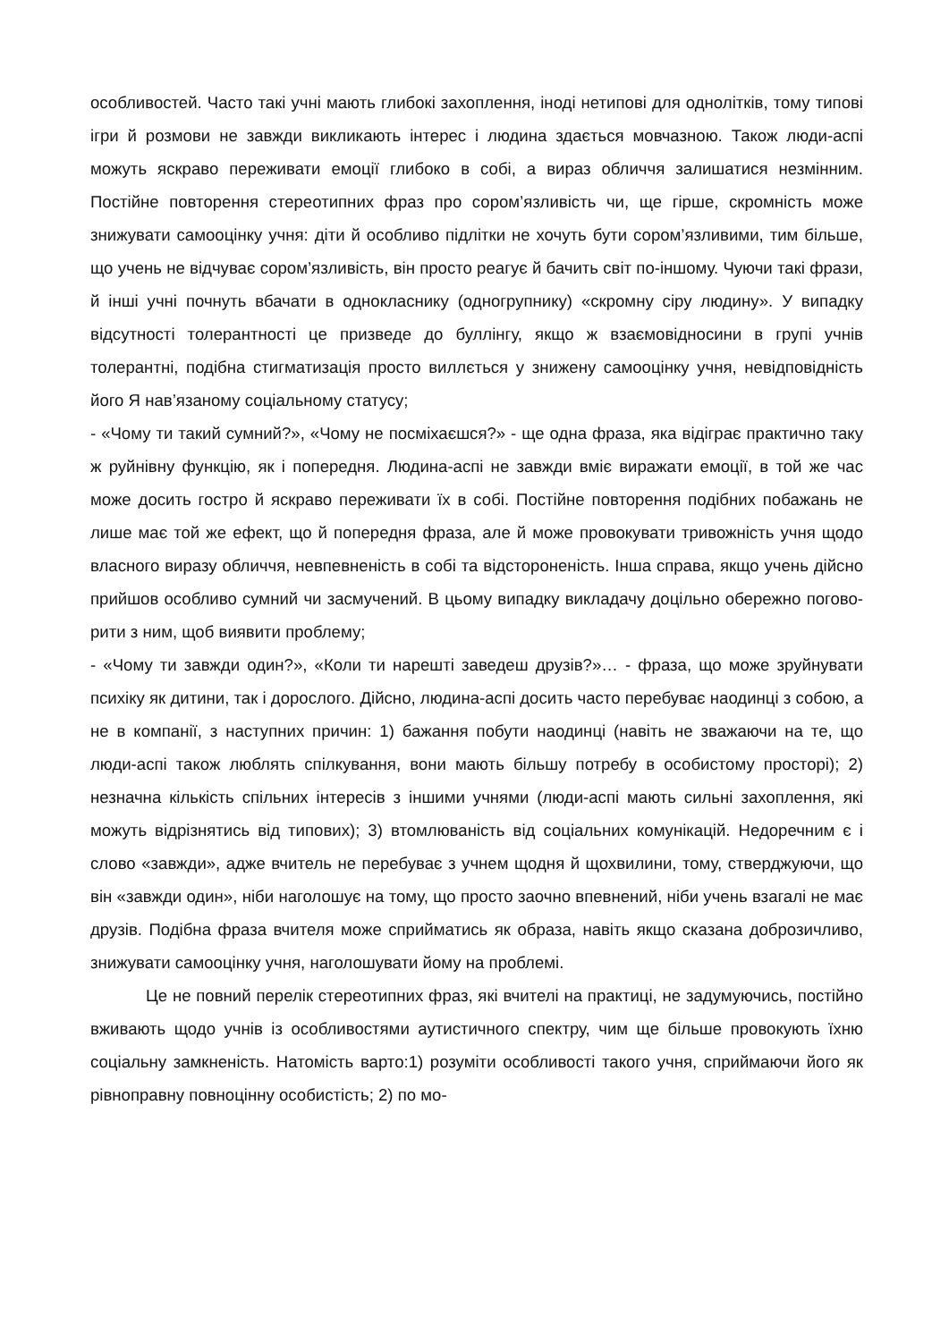особливостей. Часто такі учні мають глибокі захоплення, іноді нетипові для одноліт­ків, тому типові ігри й розмови не завжди викликають інтерес і людина здається мов­чазною. Також люди-аспі можуть яскраво переживати емоції глибоко в собі, а вираз обличчя залишатися незмінним. Постійне повторення стереотипних фраз про со­ром’язливість чи, ще гірше, скромність може знижувати самооцінку учня: діти й особ­ливо підлітки не хочуть бути сором’язливими, тим більше, що учень не відчуває со­ром’язливість, він просто реагує й бачить світ по-іншому. Чуючи такі фрази, й інші уч­ні почнуть вбачати в однокласнику (одногрупнику) «скромну сіру людину». У випадку відсутності толерантності це призведе до буллінгу, якщо ж взаємовідносини в групі учнів толерантні, подібна стигматизація просто виллється у знижену самооцінку учня, невідповідність його Я нав’язаному соціальному статусу;
- «Чому ти такий сумний?», «Чому не посміхаєшся?» - ще одна фраза, яка відіграє практично таку ж руйнівну функцію, як і попередня. Людина-аспі не завжди вміє ви­ражати емоції, в той же час може досить гостро й яскраво переживати їх в собі. Пос­тійне повторення подібних побажань не лише має той же ефект, що й попередня фраза, але й може провокувати тривожність учня щодо власного виразу обличчя, не­впевненість в собі та відстороненість. Інша справа, якщо учень дійсно прийшов особ­ливо сумний чи засмучений. В цьому випадку викладачу доцільно обережно погово­рити з ним, щоб виявити проблему;
- «Чому ти завжди один?», «Коли ти нарешті заведеш друзів?»… - фраза, що може зруйнувати психіку як дитини, так і дорослого. Дійсно, людина-аспі досить часто пе­ребуває наодинці з собою, а не в компанії, з наступних причин: 1) бажання побути наодинці (навіть не зважаючи на те, що люди-аспі також люблять спілкування, вони мають більшу потребу в особистому просторі); 2) незначна кількість спільних інте­ресів з іншими учнями (люди-аспі мають сильні захоплення, які можуть відрізнятись від типових); 3) втомлюваність від соціальних комунікацій. Недоречним є і слово «завжди», адже вчитель не перебуває з учнем щодня й щохвилини, тому, стверджу­ючи, що він «завжди один», ніби наголошує на тому, що просто заочно впевнений, ніби учень взагалі не має друзів. Подібна фраза вчителя може сприйматись як обра­за, навіть якщо сказана доброзичливо, знижувати самооцінку учня, наголошувати йому на проблемі.
Це не повний перелік стереотипних фраз, які вчителі на практиці, не задумую­чись, постійно вживають щодо учнів із особливостями аутистичного спектру, чим ще більше провокують їхню соціальну замкненість. Натомість варто:1) розуміти особли­вості такого учня, сприймаючи його як рівноправну повноцінну особистість; 2) по мо-